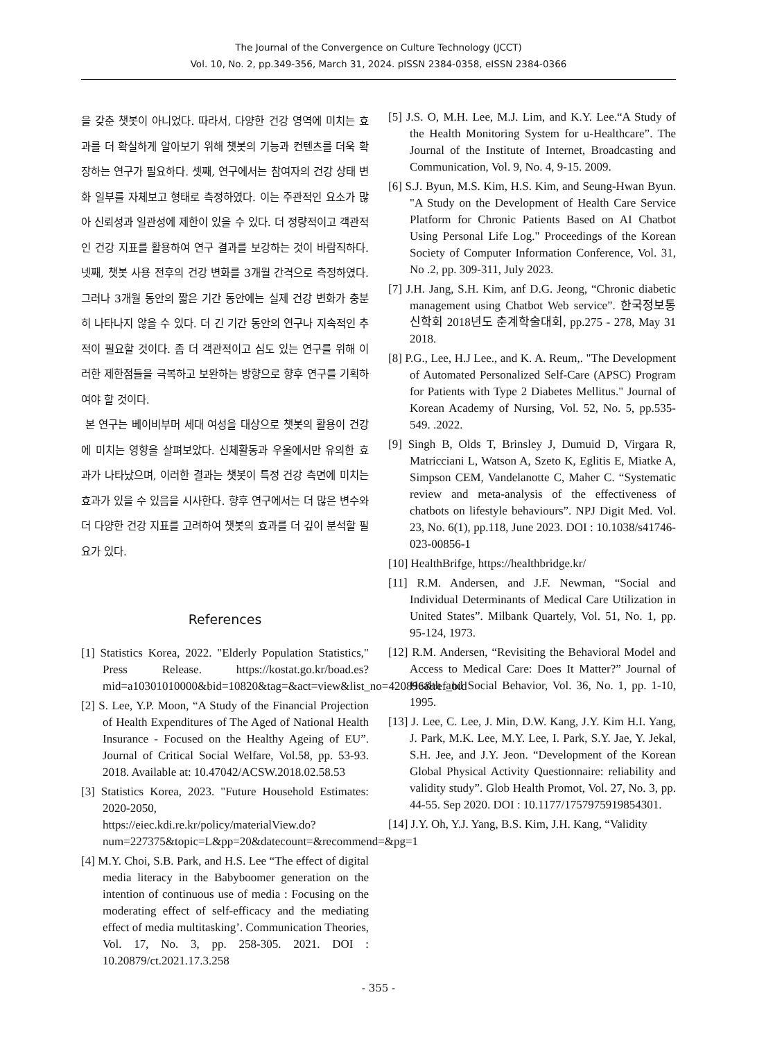The Journal of the Convergence on Culture Technology (JCCT)
Vol. 10, No. 2, pp.349-356, March 31, 2024. pISSN 2384-0358, eISSN 2384-0366
을 갖춘 챗봇이 아니었다. 따라서, 다양한 건강 영역에 미치는 효과를 더 확실하게 알아보기 위해 챗봇의 기능과 컨텐츠를 더욱 확장하는 연구가 필요하다. 셋째, 연구에서는 참여자의 건강 상태 변화 일부를 자체보고 형태로 측정하였다. 이는 주관적인 요소가 많아 신뢰성과 일관성에 제한이 있을 수 있다. 더 정량적이고 객관적인 건강 지표를 활용하여 연구 결과를 보강하는 것이 바람직하다. 넷째, 챗봇 사용 전후의 건강 변화를 3개월 간격으로 측정하였다. 그러나 3개월 동안의 짧은 기간 동안에는 실제 건강 변화가 충분히 나타나지 않을 수 있다. 더 긴 기간 동안의 연구나 지속적인 추적이 필요할 것이다. 좀 더 객관적이고 심도 있는 연구를 위해 이러한 제한점들을 극복하고 보완하는 방향으로 향후 연구를 기획하여야 할 것이다.
본 연구는 베이비부머 세대 여성을 대상으로 챗봇의 활용이 건강에 미치는 영향을 살펴보았다. 신체활동과 우울에서만 유의한 효과가 나타났으며, 이러한 결과는 챗봇이 특정 건강 측면에 미치는 효과가 있을 수 있음을 시사한다. 향후 연구에서는 더 많은 변수와 더 다양한 건강 지표를 고려하여 챗봇의 효과를 더 깊이 분석할 필요가 있다.
References
[1] Statistics Korea, 2022. "Elderly Population Statistics," Press Release. https://kostat.go.kr/boad.es?mid=a10301010000&bid=10820&tag=&act=view&list_no=420896&ref_bid
[2] S. Lee, Y.P. Moon, “A Study of the Financial Projection of Health Expenditures of The Aged of National Health Insurance - Focused on the Healthy Ageing of EU”. Journal of Critical Social Welfare, Vol.58, pp. 53-93. 2018. Available at: 10.47042/ACSW.2018.02.58.53
[3] Statistics Korea, 2023. "Future Household Estimates: 2020-2050, https://eiec.kdi.re.kr/policy/materialView.do?num=227375&topic=L&pp=20&datecount=&recommend=&pg=1
[4] M.Y. Choi, S.B. Park, and H.S. Lee “The effect of digital media literacy in the Babyboomer generation on the intention of continuous use of media : Focusing on the moderating effect of self-efficacy and the mediating effect of media multitasking’. Communication Theories, Vol. 17, No. 3, pp. 258-305. 2021. DOI : 10.20879/ct.2021.17.3.258
[5] J.S. O, M.H. Lee, M.J. Lim, and K.Y. Lee.“A Study of the Health Monitoring System for u-Healthcare”. The Journal of the Institute of Internet, Broadcasting and Communication, Vol. 9, No. 4, 9-15. 2009.
[6] S.J. Byun, M.S. Kim, H.S. Kim, and Seung-Hwan Byun. "A Study on the Development of Health Care Service Platform for Chronic Patients Based on AI Chatbot Using Personal Life Log." Proceedings of the Korean Society of Computer Information Conference, Vol. 31, No .2, pp. 309-311, July 2023.
[7] J.H. Jang, S.H. Kim, anf D.G. Jeong, “Chronic diabetic management using Chatbot Web service”. 한국정보통신학회 2018년도 춘계학술대회, pp.275 - 278, May 31 2018.
[8] P.G., Lee, H.J Lee., and K. A. Reum,. "The Development of Automated Personalized Self-Care (APSC) Program for Patients with Type 2 Diabetes Mellitus." Journal of Korean Academy of Nursing, Vol. 52, No. 5, pp.535-549. .2022.
[9] Singh B, Olds T, Brinsley J, Dumuid D, Virgara R, Matricciani L, Watson A, Szeto K, Eglitis E, Miatke A, Simpson CEM, Vandelanotte C, Maher C. “Systematic review and meta-analysis of the effectiveness of chatbots on lifestyle behaviours”. NPJ Digit Med. Vol. 23, No. 6(1), pp.118, June 2023. DOI : 10.1038/s41746-023-00856-1
[10] HealthBrifge, https://healthbridge.kr/
[11] R.M. Andersen, and J.F. Newman, “Social and Individual Determinants of Medical Care Utilization in United States”. Milbank Quartely, Vol. 51, No. 1, pp. 95-124, 1973.
[12] R.M. Andersen, “Revisiting the Behavioral Model and Access to Medical Care: Does It Matter?” Journal of Health and Social Behavior, Vol. 36, No. 1, pp. 1-10, 1995.
[13] J. Lee, C. Lee, J. Min, D.W. Kang, J.Y. Kim H.I. Yang, J. Park, M.K. Lee, M.Y. Lee, I. Park, S.Y. Jae, Y. Jekal, S.H. Jee, and J.Y. Jeon. “Development of the Korean Global Physical Activity Questionnaire: reliability and validity study”. Glob Health Promot, Vol. 27, No. 3, pp. 44-55. Sep 2020. DOI : 10.1177/1757975919854301.
[14] J.Y. Oh, Y.J. Yang, B.S. Kim, J.H. Kang, “Validity
- 355 -